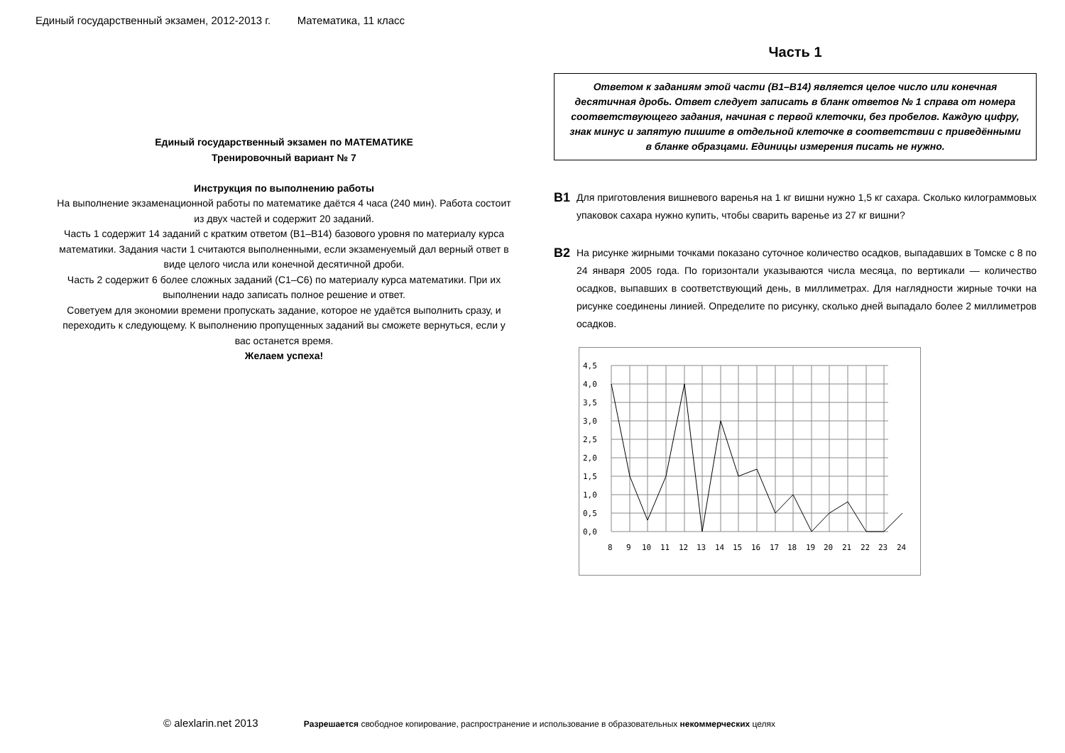Единый государственный экзамен, 2012-2013 г. Математика, 11 класс
Единый государственный экзамен по МАТЕМАТИКЕ
Тренировочный вариант № 7
Инструкция по выполнению работы
На выполнение экзаменационной работы по математике даётся 4 часа (240 мин). Работа состоит из двух частей и содержит 20 заданий.
Часть 1 содержит 14 заданий с кратким ответом (B1–B14) базового уровня по материалу курса математики. Задания части 1 считаются выполненными, если экзаменуемый дал верный ответ в виде целого числа или конечной десятичной дроби.
Часть 2 содержит 6 более сложных заданий (С1–С6) по материалу курса математики. При их выполнении надо записать полное решение и ответ.
Советуем для экономии времени пропускать задание, которое не удаётся выполнить сразу, и переходить к следующему. К выполнению пропущенных заданий вы сможете вернуться, если у вас останется время.
Желаем успеха!
Часть 1
Ответом к заданиям этой части (B1–B14) является целое число или конечная десятичная дробь. Ответ следует записать в бланк ответов № 1 справа от номера соответствующего задания, начиная с первой клеточки, без пробелов. Каждую цифру, знак минус и запятую пишите в отдельной клеточке в соответствии с приведёнными в бланке образцами. Единицы измерения писать не нужно.
B1
Для приготовления вишневого варенья на 1 кг вишни нужно 1,5 кг сахара. Сколько килограммовых упаковок сахара нужно купить, чтобы сварить варенье из 27 кг вишни?
B2
На рисунке жирными точками показано суточное количество осадков, выпадавших в Томске с 8 по 24 января 2005 года. По горизонтали указываются числа месяца, по вертикали — количество осадков, выпавших в соответствующий день, в миллиметрах. Для наглядности жирные точки на рисунке соединены линией. Определите по рисунку, сколько дней выпадало более 2 миллиметров осадков.
4,5
4,0
3,5
3,0
2,5
2,0
1,5
1,0
0,5
0,0
8
9
10
11
12
13
14
15
16
17
18
19
20
21
22
23
24
© alexlarin.net 2013 Разрешается свободное копирование, распространение и использование в образовательных некоммерческих целях